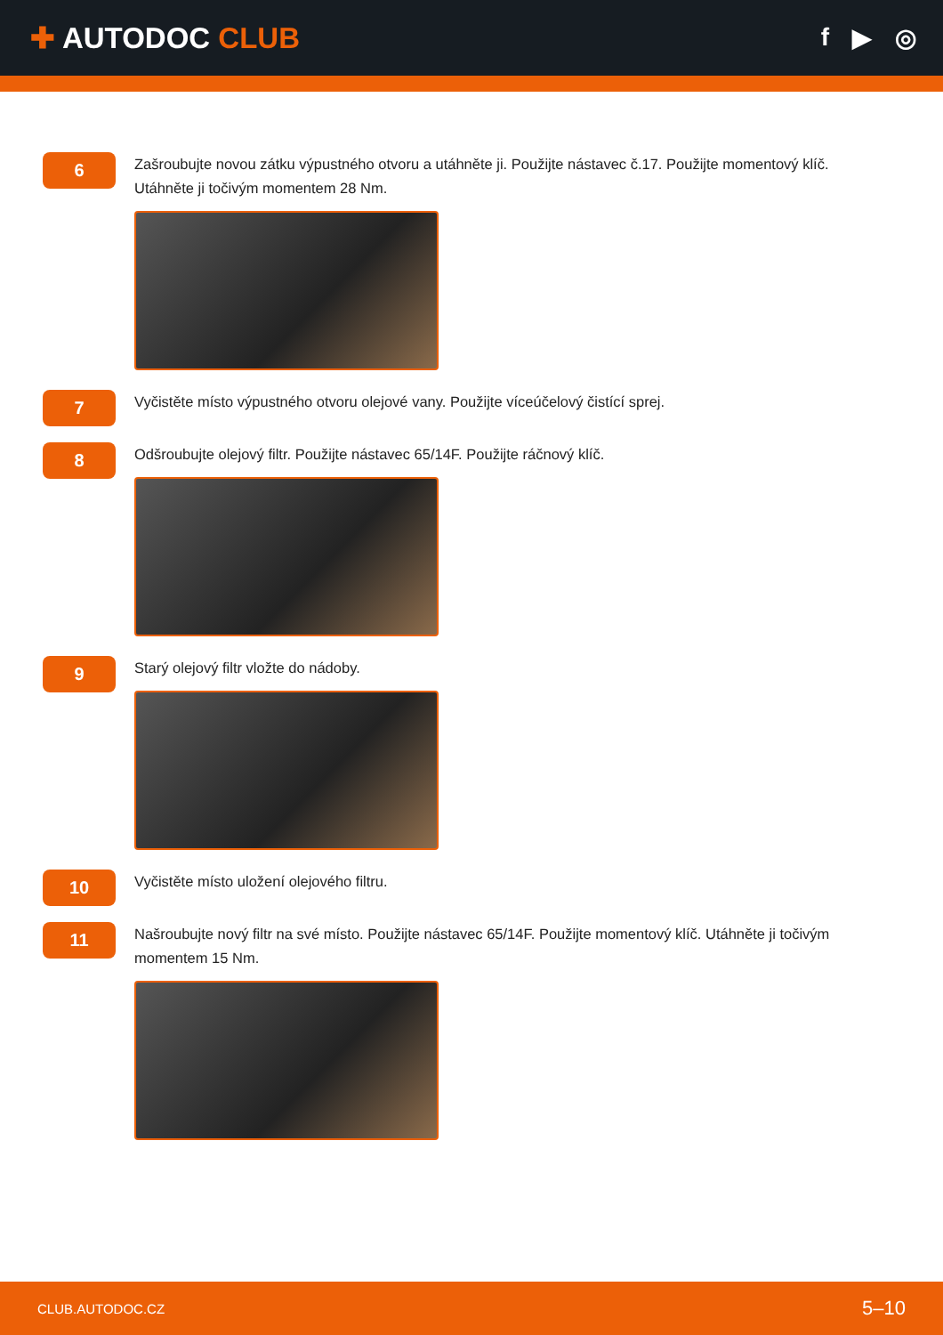✚ AUTODOC CLUB
f ▶ ◎
6
Zašroubujte novou zátku výpustného otvoru a utáhněte ji. Použijte nástavec č.17. Použijte momentový klíč. Utáhněte ji točivým momentem 28 Nm.
7
Vyčistěte místo výpustného otvoru olejové vany. Použijte víceúčelový čistící sprej.
8
Odšroubujte olejový filtr. Použijte nástavec 65/14F. Použijte ráčnový klíč.
9
Starý olejový filtr vložte do nádoby.
10
Vyčistěte místo uložení olejového filtru.
11
Našroubujte nový filtr na své místo. Použijte nástavec 65/14F. Použijte momentový klíč. Utáhněte ji točivým momentem 15 Nm.
CLUB.AUTODOC.CZ 5–10